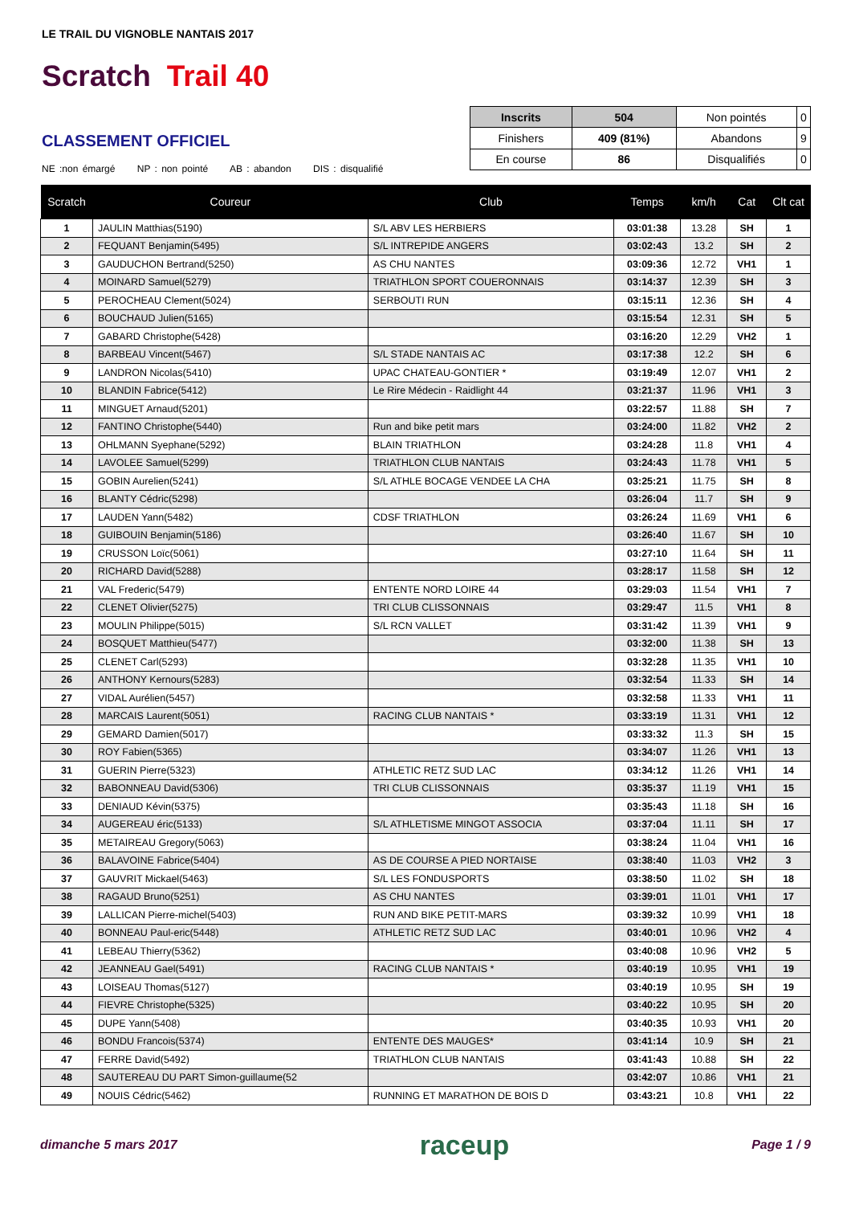LE TRAIL DU VIGNOBLE NANTAIS 2017
Scratch Trail 40
CLASSEMENT OFFICIEL
NE :non émargé NP : non pointé AB : abandon DIS : disqualifié
| Inscrits | 504 | Non pointés | 0 |
| Finishers | 409 (81%) | Abandons | 9 |
| En course | 86 | Disqualifiés | 0 |
| Scratch | Coureur | Club | Temps | km/h | Cat | Clt cat |
| --- | --- | --- | --- | --- | --- | --- |
| 1 | JAULIN Matthias(5190) | S/L ABV LES HERBIERS | 03:01:38 | 13.28 | SH | 1 |
| 2 | FEQUANT Benjamin(5495) | S/L INTREPIDE ANGERS | 03:02:43 | 13.2 | SH | 2 |
| 3 | GAUDUCHON Bertrand(5250) | AS CHU NANTES | 03:09:36 | 12.72 | VH1 | 1 |
| 4 | MOINARD Samuel(5279) | TRIATHLON SPORT COUERONNAIS | 03:14:37 | 12.39 | SH | 3 |
| 5 | PEROCHEAU Clement(5024) | SERBOUTI RUN | 03:15:11 | 12.36 | SH | 4 |
| 6 | BOUCHAUD Julien(5165) | | 03:15:54 | 12.31 | SH | 5 |
| 7 | GABARD Christophe(5428) | | 03:16:20 | 12.29 | VH2 | 1 |
| 8 | BARBEAU Vincent(5467) | S/L STADE NANTAIS AC | 03:17:38 | 12.2 | SH | 6 |
| 9 | LANDRON Nicolas(5410) | UPAC CHATEAU-GONTIER * | 03:19:49 | 12.07 | VH1 | 2 |
| 10 | BLANDIN Fabrice(5412) | Le Rire Médecin - Raidlight 44 | 03:21:37 | 11.96 | VH1 | 3 |
| 11 | MINGUET Arnaud(5201) | | 03:22:57 | 11.88 | SH | 7 |
| 12 | FANTINO Christophe(5440) | Run and bike petit mars | 03:24:00 | 11.82 | VH2 | 2 |
| 13 | OHLMANN Syephane(5292) | BLAIN TRIATHLON | 03:24:28 | 11.8 | VH1 | 4 |
| 14 | LAVOLEE Samuel(5299) | TRIATHLON CLUB NANTAIS | 03:24:43 | 11.78 | VH1 | 5 |
| 15 | GOBIN Aurelien(5241) | S/L ATHLE BOCAGE VENDEE LA CHA | 03:25:21 | 11.75 | SH | 8 |
| 16 | BLANTY Cédric(5298) | | 03:26:04 | 11.7 | SH | 9 |
| 17 | LAUDEN Yann(5482) | CDSF TRIATHLON | 03:26:24 | 11.69 | VH1 | 6 |
| 18 | GUIBOUIN Benjamin(5186) | | 03:26:40 | 11.67 | SH | 10 |
| 19 | CRUSSON Loïc(5061) | | 03:27:10 | 11.64 | SH | 11 |
| 20 | RICHARD David(5288) | | 03:28:17 | 11.58 | SH | 12 |
| 21 | VAL Frederic(5479) | ENTENTE NORD LOIRE 44 | 03:29:03 | 11.54 | VH1 | 7 |
| 22 | CLENET Olivier(5275) | TRI CLUB CLISSONNAIS | 03:29:47 | 11.5 | VH1 | 8 |
| 23 | MOULIN Philippe(5015) | S/L RCN VALLET | 03:31:42 | 11.39 | VH1 | 9 |
| 24 | BOSQUET Matthieu(5477) | | 03:32:00 | 11.38 | SH | 13 |
| 25 | CLENET Carl(5293) | | 03:32:28 | 11.35 | VH1 | 10 |
| 26 | ANTHONY Kernours(5283) | | 03:32:54 | 11.33 | SH | 14 |
| 27 | VIDAL Aurélien(5457) | | 03:32:58 | 11.33 | VH1 | 11 |
| 28 | MARCAIS Laurent(5051) | RACING CLUB NANTAIS * | 03:33:19 | 11.31 | VH1 | 12 |
| 29 | GEMARD Damien(5017) | | 03:33:32 | 11.3 | SH | 15 |
| 30 | ROY Fabien(5365) | | 03:34:07 | 11.26 | VH1 | 13 |
| 31 | GUERIN Pierre(5323) | ATHLETIC RETZ SUD LAC | 03:34:12 | 11.26 | VH1 | 14 |
| 32 | BABONNEAU David(5306) | TRI CLUB CLISSONNAIS | 03:35:37 | 11.19 | VH1 | 15 |
| 33 | DENIAUD Kévin(5375) | | 03:35:43 | 11.18 | SH | 16 |
| 34 | AUGEREAU éric(5133) | S/L ATHLETISME MINGOT ASSOCIA | 03:37:04 | 11.11 | SH | 17 |
| 35 | METAIREAU Gregory(5063) | | 03:38:24 | 11.04 | VH1 | 16 |
| 36 | BALAVOINE Fabrice(5404) | AS DE COURSE A PIED NORTAISE | 03:38:40 | 11.03 | VH2 | 3 |
| 37 | GAUVRIT Mickael(5463) | S/L LES FONDUSPORTS | 03:38:50 | 11.02 | SH | 18 |
| 38 | RAGAUD Bruno(5251) | AS CHU NANTES | 03:39:01 | 11.01 | VH1 | 17 |
| 39 | LALLICAN Pierre-michel(5403) | RUN AND BIKE PETIT-MARS | 03:39:32 | 10.99 | VH1 | 18 |
| 40 | BONNEAU Paul-eric(5448) | ATHLETIC RETZ SUD LAC | 03:40:01 | 10.96 | VH2 | 4 |
| 41 | LEBEAU Thierry(5362) | | 03:40:08 | 10.96 | VH2 | 5 |
| 42 | JEANNEAU Gael(5491) | RACING CLUB NANTAIS * | 03:40:19 | 10.95 | VH1 | 19 |
| 43 | LOISEAU Thomas(5127) | | 03:40:19 | 10.95 | SH | 19 |
| 44 | FIEVRE Christophe(5325) | | 03:40:22 | 10.95 | SH | 20 |
| 45 | DUPE Yann(5408) | | 03:40:35 | 10.93 | VH1 | 20 |
| 46 | BONDU Francois(5374) | ENTENTE DES MAUGES* | 03:41:14 | 10.9 | SH | 21 |
| 47 | FERRE David(5492) | TRIATHLON CLUB NANTAIS | 03:41:43 | 10.88 | SH | 22 |
| 48 | SAUTEREAU DU PART Simon-guillaume(52 | | 03:42:07 | 10.86 | VH1 | 21 |
| 49 | NOUIS Cédric(5462) | RUNNING ET MARATHON DE BOIS D | 03:43:21 | 10.8 | VH1 | 22 |
dimanche 5 mars 2017 raceup Page 1 / 9